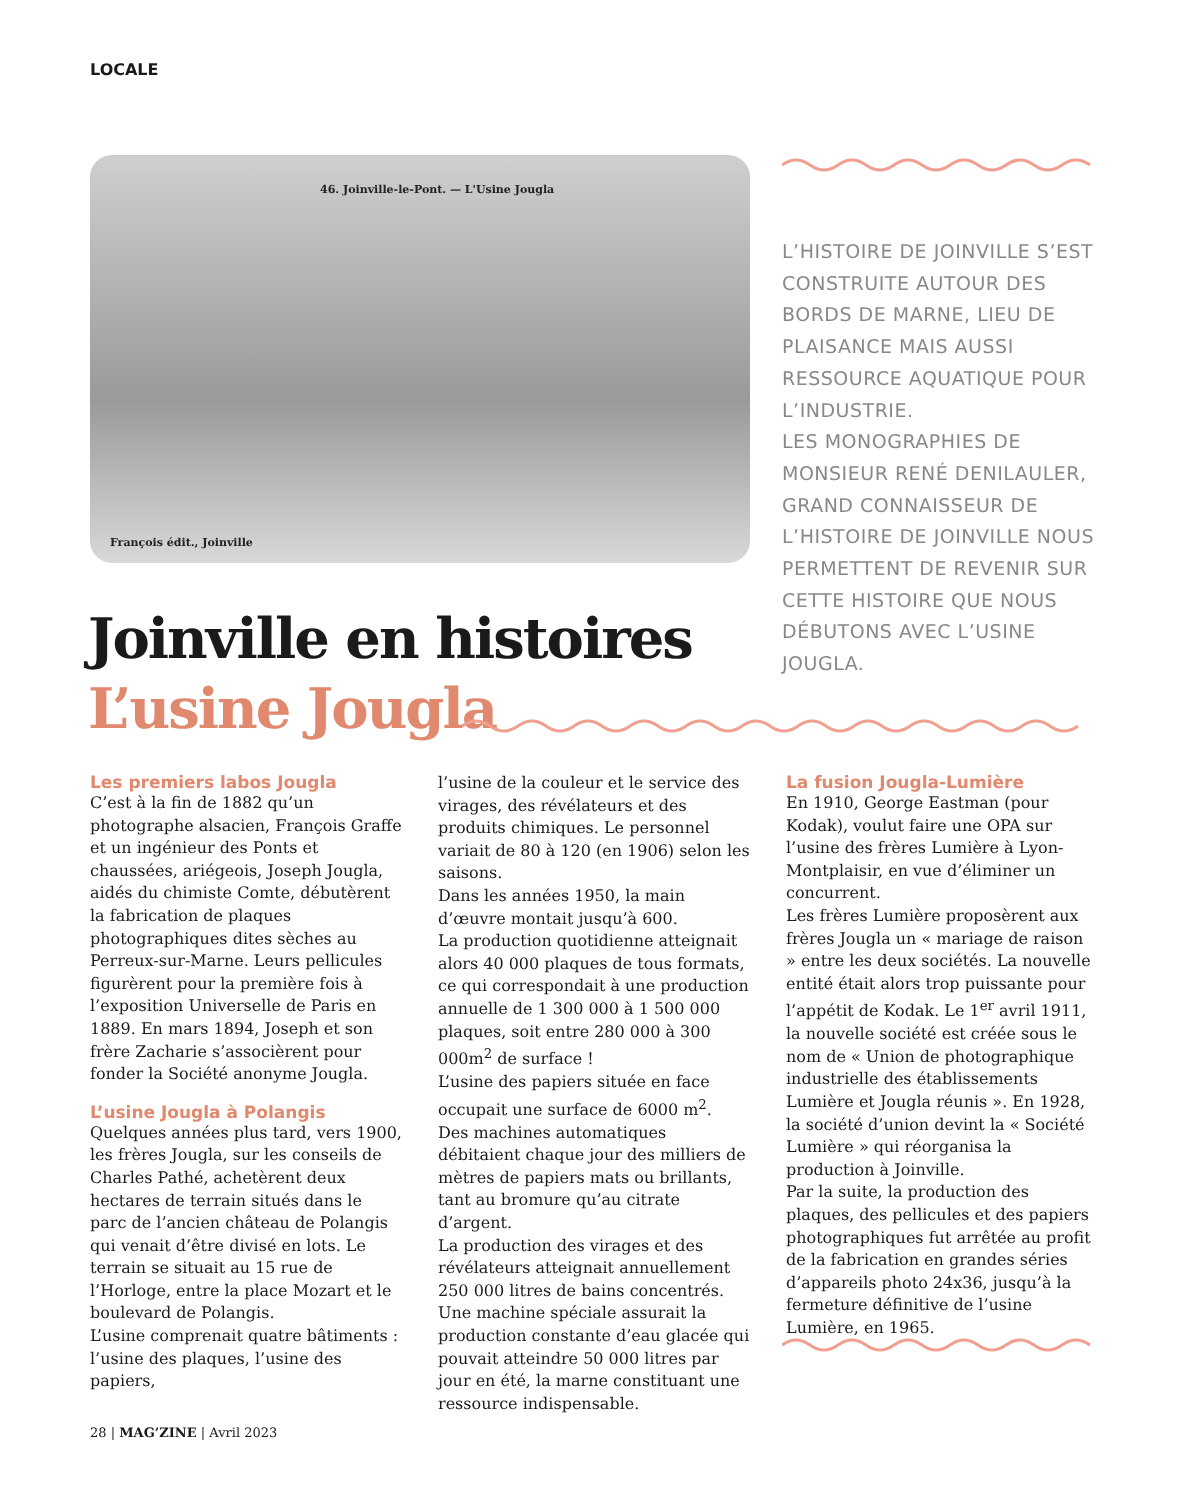LOCALE
46. Joinville-le-Pont. — L'Usine Jougla
François édit., Joinville
L’HISTOIRE DE JOINVILLE S’EST CONSTRUITE AUTOUR DES BORDS DE MARNE, LIEU DE PLAISANCE MAIS AUSSI RESSOURCE AQUATIQUE POUR L’INDUSTRIE.
LES MONOGRAPHIES DE MONSIEUR RENÉ DENILAULER, GRAND CONNAISSEUR DE L’HISTOIRE DE JOINVILLE NOUS PERMETTENT DE REVENIR SUR CETTE HISTOIRE QUE NOUS DÉBUTONS AVEC L’USINE JOUGLA.
Joinville en histoires
L’usine Jougla
Les premiers labos Jougla
C’est à la fin de 1882 qu’un photographe alsacien, François Graffe et un ingénieur des Ponts et chaussées, ariégeois, Joseph Jougla, aidés du chimiste Comte, débutèrent la fabrication de plaques photographiques dites sèches au Perreux-sur-Marne. Leurs pellicules figurèrent pour la première fois à l’exposition Universelle de Paris en 1889. En mars 1894, Joseph et son frère Zacharie s’associèrent pour fonder la Société anonyme Jougla.
L’usine Jougla à Polangis
Quelques années plus tard, vers 1900, les frères Jougla, sur les conseils de Charles Pathé, achetèrent deux hectares de terrain situés dans le parc de l’ancien château de Polangis qui venait d’être divisé en lots. Le terrain se situait au 15 rue de l’Horloge, entre la place Mozart et le boulevard de Polangis.
L’usine comprenait quatre bâtiments : l’usine des plaques, l’usine des papiers,
l’usine de la couleur et le service des virages, des révélateurs et des produits chimiques. Le personnel variait de 80 à 120 (en 1906) selon les saisons.
Dans les années 1950, la main d’œuvre montait jusqu’à 600.
La production quotidienne atteignait alors 40 000 plaques de tous formats, ce qui correspondait à une production annuelle de 1 300 000 à 1 500 000 plaques, soit entre 280 000 à 300 000m<sup>2</sup> de surface !
L’usine des papiers située en face occupait une surface de 6000 m<sup>2</sup>.
Des machines automatiques débitaient chaque jour des milliers de mètres de papiers mats ou brillants, tant au bromure qu’au citrate d’argent.
La production des virages et des révélateurs atteignait annuellement 250 000 litres de bains concentrés.
Une machine spéciale assurait la production constante d’eau glacée qui pouvait atteindre 50 000 litres par jour en été, la marne constituant une ressource indispensable.
La fusion Jougla-Lumière
En 1910, George Eastman (pour Kodak), voulut faire une OPA sur l’usine des frères Lumière à Lyon-Montplaisir, en vue d’éliminer un concurrent.
Les frères Lumière proposèrent aux frères Jougla un « mariage de raison » entre les deux sociétés. La nouvelle entité était alors trop puissante pour l’appétit de Kodak. Le 1<sup>er</sup> avril 1911, la nouvelle société est créée sous le nom de « Union de photographique industrielle des établissements Lumière et Jougla réunis ». En 1928, la société d’union devint la « Société Lumière » qui réorganisa la production à Joinville.
Par la suite, la production des plaques, des pellicules et des papiers photographiques fut arrêtée au profit de la fabrication en grandes séries d’appareils photo 24x36, jusqu’à la fermeture définitive de l’usine Lumière, en 1965.
28 | MAG’ZINE | Avril 2023